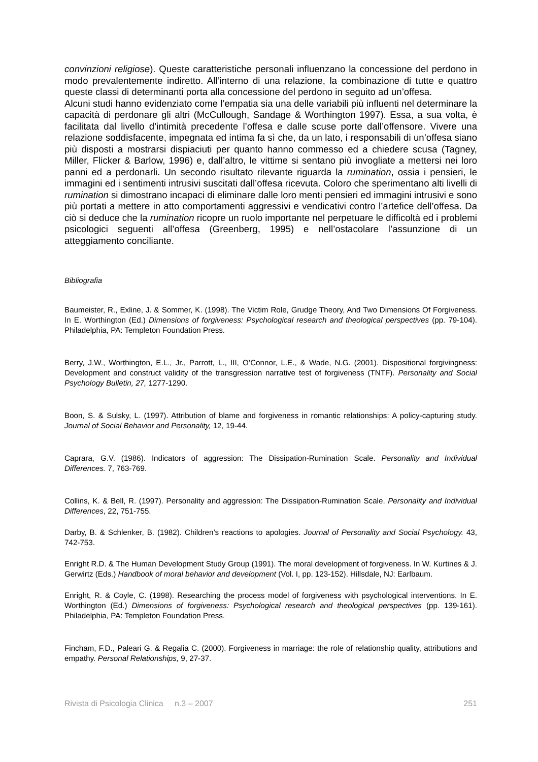convinzioni religiose). Queste caratteristiche personali influenzano la concessione del perdono in modo prevalentemente indiretto. All’interno di una relazione, la combinazione di tutte e quattro queste classi di determinanti porta alla concessione del perdono in seguito ad un’offesa.
Alcuni studi hanno evidenziato come l’empatia sia una delle variabili più influenti nel determinare la capacità di perdonare gli altri (McCullough, Sandage & Worthington 1997). Essa, a sua volta, è facilitata dal livello d’intimità precedente l’offesa e dalle scuse porte dall’offensore. Vivere una relazione soddisfacente, impegnata ed intima fa sì che, da un lato, i responsabili di un’offesa siano più disposti a mostrarsi dispiaciuti per quanto hanno commesso ed a chiedere scusa (Tagney, Miller, Flicker & Barlow, 1996) e, dall’altro, le vittime si sentano più invogliate a mettersi nei loro panni ed a perdonarli. Un secondo risultato rilevante riguarda la rumination, ossia i pensieri, le immagini ed i sentimenti intrusivi suscitati dall’offesa ricevuta. Coloro che sperimentano alti livelli di rumination si dimostrano incapaci di eliminare dalle loro menti pensieri ed immagini intrusivi e sono più portati a mettere in atto comportamenti aggressivi e vendicativi contro l’artefice dell’offesa. Da ciò si deduce che la rumination ricopre un ruolo importante nel perpetuare le difficoltà ed i problemi psicologici seguenti all’offesa (Greenberg, 1995) e nell’ostacolare l’assunzione di un atteggiamento conciliante.
Bibliografia
Baumeister, R., Exline, J. & Sommer, K. (1998). The Victim Role, Grudge Theory, And Two Dimensions Of Forgiveness. In E. Worthington (Ed.) Dimensions of forgiveness: Psychological research and theological perspectives (pp. 79-104). Philadelphia, PA: Templeton Foundation Press.
Berry, J.W., Worthington, E.L., Jr., Parrott, L., III, O’Connor, L.E., & Wade, N.G. (2001). Dispositional forgivingness: Development and construct validity of the transgression narrative test of forgiveness (TNTF). Personality and Social Psychology Bulletin, 27, 1277-1290.
Boon, S. & Sulsky, L. (1997). Attribution of blame and forgiveness in romantic relationships: A policy-capturing study. Journal of Social Behavior and Personality, 12, 19-44.
Caprara, G.V. (1986). Indicators of aggression: The Dissipation-Rumination Scale. Personality and Individual Differences. 7, 763-769.
Collins, K. & Bell, R. (1997). Personality and aggression: The Dissipation-Rumination Scale. Personality and Individual Differences, 22, 751-755.
Darby, B. & Schlenker, B. (1982). Children’s reactions to apologies. Journal of Personality and Social Psychology. 43, 742-753.
Enright R.D. & The Human Development Study Group (1991). The moral development of forgiveness. In W. Kurtines & J. Gerwirtz (Eds.) Handbook of moral behavior and development (Vol. I, pp. 123-152). Hillsdale, NJ: Earlbaum.
Enright, R. & Coyle, C. (1998). Researching the process model of forgiveness with psychological interventions. In E. Worthington (Ed.) Dimensions of forgiveness: Psychological research and theological perspectives (pp. 139-161). Philadelphia, PA: Templeton Foundation Press.
Fincham, F.D., Paleari G. & Regalia C. (2000). Forgiveness in marriage: the role of relationship quality, attributions and empathy. Personal Relationships, 9, 27-37.
Rivista di Psicologia Clinica n.3 – 2007 251